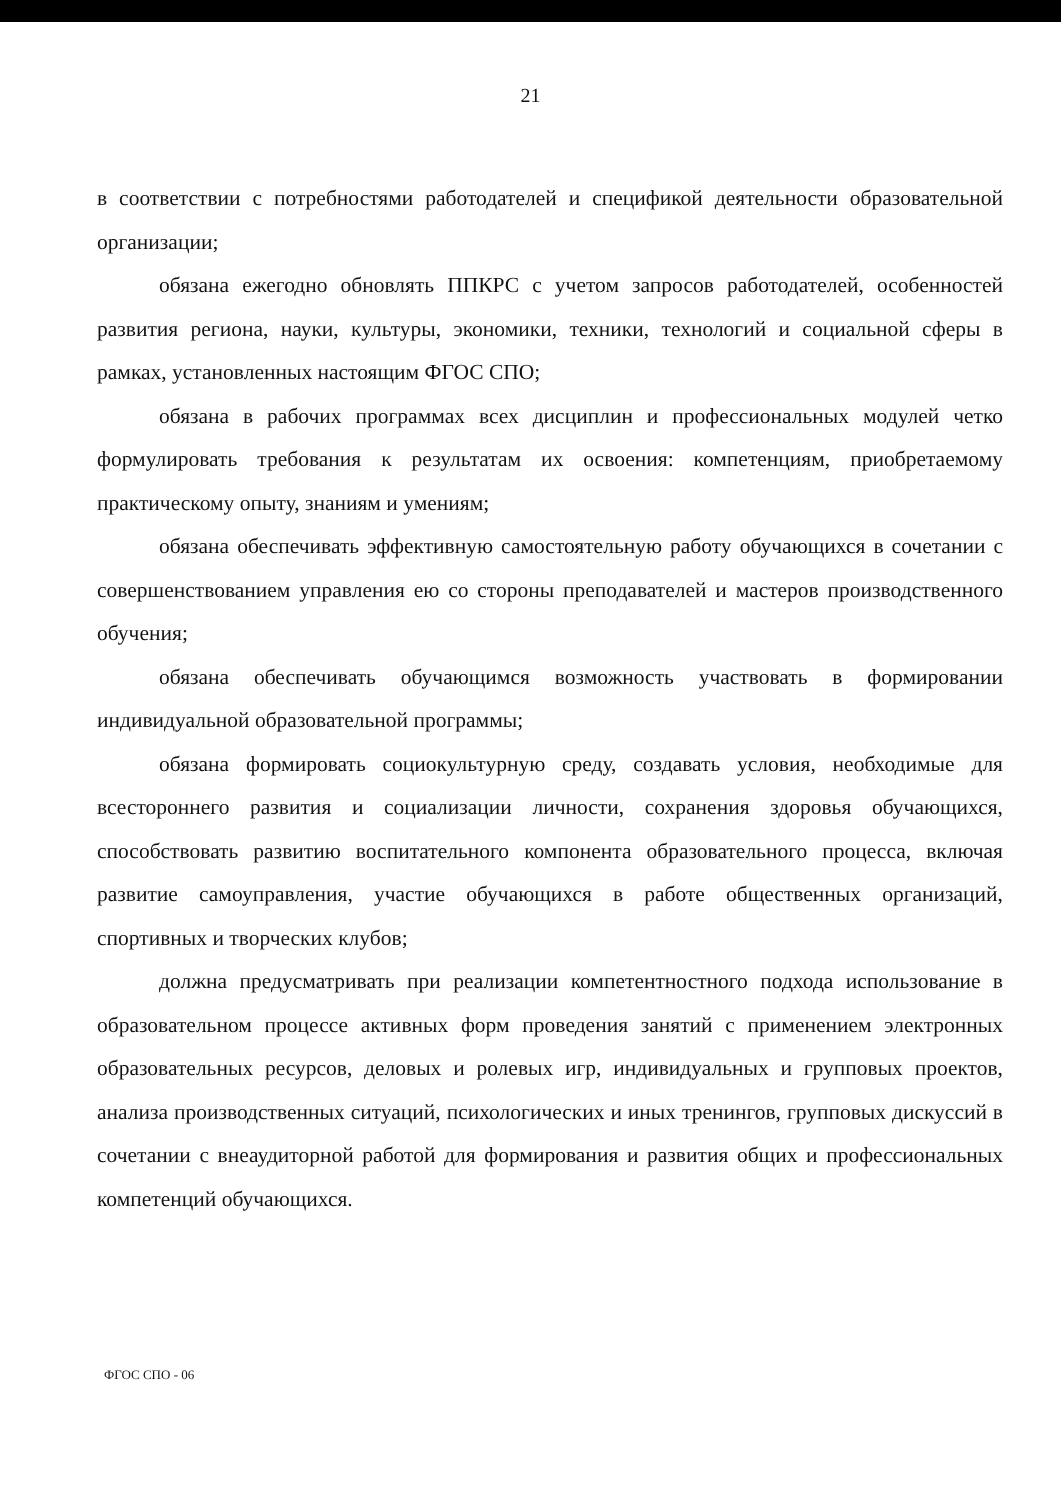21
в соответствии с потребностями работодателей и спецификой деятельности образовательной организации;
обязана ежегодно обновлять ППКРС с учетом запросов работодателей, особенностей развития региона, науки, культуры, экономики, техники, технологий и социальной сферы в рамках, установленных настоящим ФГОС СПО;
обязана в рабочих программах всех дисциплин и профессиональных модулей четко формулировать требования к результатам их освоения: компетенциям, приобретаемому практическому опыту, знаниям и умениям;
обязана обеспечивать эффективную самостоятельную работу обучающихся в сочетании с совершенствованием управления ею со стороны преподавателей и мастеров производственного обучения;
обязана обеспечивать обучающимся возможность участвовать в формировании индивидуальной образовательной программы;
обязана формировать социокультурную среду, создавать условия, необходимые для всестороннего развития и социализации личности, сохранения здоровья обучающихся, способствовать развитию воспитательного компонента образовательного процесса, включая развитие самоуправления, участие обучающихся в работе общественных организаций, спортивных и творческих клубов;
должна предусматривать при реализации компетентностного подхода использование в образовательном процессе активных форм проведения занятий с применением электронных образовательных ресурсов, деловых и ролевых игр, индивидуальных и групповых проектов, анализа производственных ситуаций, психологических и иных тренингов, групповых дискуссий в сочетании с внеаудиторной работой для формирования и развития общих и профессиональных компетенций обучающихся.
ФГОС СПО - 06